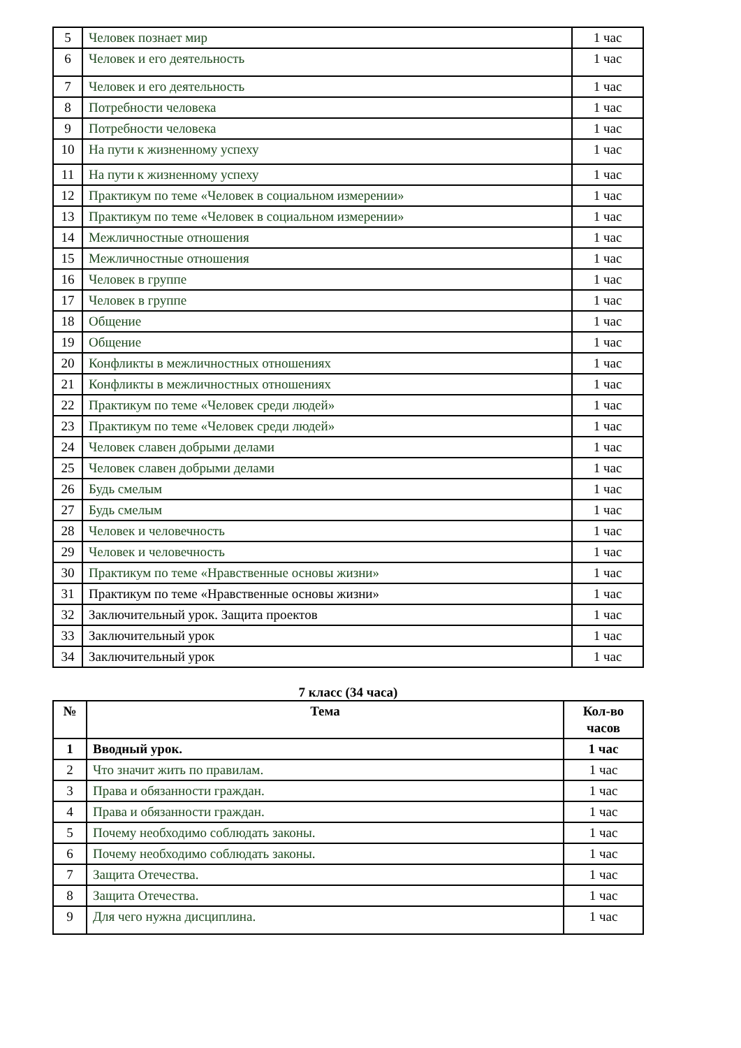| 5 | Человек познает мир | 1 час |
| 6 | Человек и его деятельность | 1 час |
| 7 | Человек и его деятельность | 1 час |
| 8 | Потребности человека | 1 час |
| 9 | Потребности человека | 1 час |
| 10 | На пути к жизненному успеху | 1 час |
| 11 | На пути к жизненному успеху | 1 час |
| 12 | Практикум по теме «Человек в социальном измерении» | 1 час |
| 13 | Практикум по теме «Человек в социальном измерении» | 1 час |
| 14 | Межличностные отношения | 1 час |
| 15 | Межличностные отношения | 1 час |
| 16 | Человек в группе | 1 час |
| 17 | Человек в группе | 1 час |
| 18 | Общение | 1 час |
| 19 | Общение | 1 час |
| 20 | Конфликты в межличностных отношениях | 1 час |
| 21 | Конфликты в межличностных отношениях | 1 час |
| 22 | Практикум по теме «Человек среди людей» | 1 час |
| 23 | Практикум по теме «Человек среди людей» | 1 час |
| 24 | Человек славен добрыми делами | 1 час |
| 25 | Человек славен добрыми делами | 1 час |
| 26 | Будь смелым | 1 час |
| 27 | Будь смелым | 1 час |
| 28 | Человек и человечность | 1 час |
| 29 | Человек и человечность | 1 час |
| 30 | Практикум по теме «Нравственные основы жизни» | 1 час |
| 31 | Практикум по теме «Нравственные основы жизни» | 1 час |
| 32 | Заключительный урок. Защита проектов | 1 час |
| 33 | Заключительный урок | 1 час |
| 34 | Заключительный урок | 1 час |
7 класс (34 часа)
| № | Тема | Кол-во часов |
| --- | --- | --- |
| 1 | Вводный урок. | 1 час |
| 2 | Что значит жить по правилам. | 1 час |
| 3 | Права и обязанности граждан. | 1 час |
| 4 | Права и обязанности граждан. | 1 час |
| 5 | Почему необходимо соблюдать законы. | 1 час |
| 6 | Почему необходимо соблюдать законы. | 1 час |
| 7 | Защита Отечества. | 1 час |
| 8 | Защита Отечества. | 1 час |
| 9 | Для чего нужна дисциплина. | 1 час |